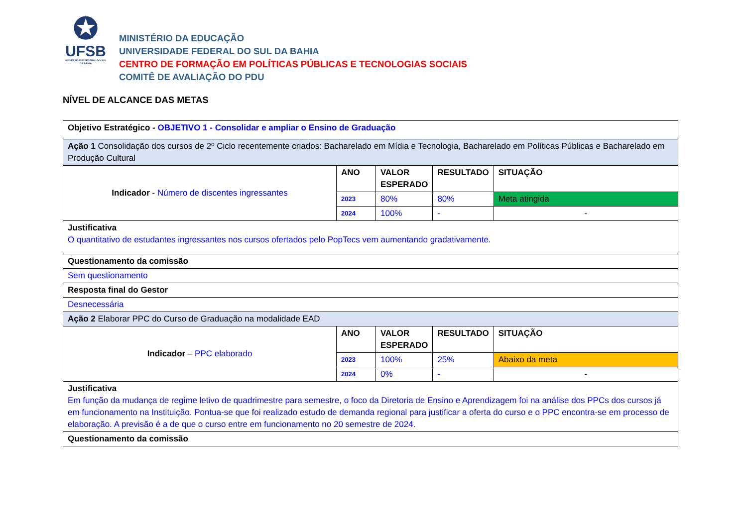✪
UFSB
UNIVERSIDADE FEDERAL DO SUL DA BAHIA
MINISTÉRIO DA EDUCAÇÃO
UNIVERSIDADE FEDERAL DO SUL DA BAHIA
CENTRO DE FORMAÇÃO EM POLÍTICAS PÚBLICAS E TECNOLOGIAS SOCIAIS
COMITÊ DE AVALIAÇÃO DO PDU
NÍVEL DE ALCANCE DAS METAS
| Objetivo Estratégico - OBJETIVO 1 - Consolidar e ampliar o Ensino de Graduação | | | | |
| Ação 1 Consolidação dos cursos de 2º Ciclo recentemente criados: Bacharelado em Mídia e Tecnologia, Bacharelado em Políticas Públicas e Bacharelado em Produção Cultural | | | | |
| Indicador - Número de discentes ingressantes | ANO | VALOR ESPERADO | RESULTADO | SITUAÇÃO |
| | 2023 | 80% | 80% | Meta atingida |
| | 2024 | 100% | - | - |
| Justificativa O quantitativo de estudantes ingressantes nos cursos ofertados pelo PopTecs vem aumentando gradativamente. | | | | |
| Questionamento da comissão | | | | |
| Sem questionamento | | | | |
| Resposta final do Gestor | | | | |
| Desnecessária | | | | |
| Ação 2 Elaborar PPC do Curso de Graduação na modalidade EAD | | | | |
| Indicador – PPC elaborado | ANO | VALOR ESPERADO | RESULTADO | SITUAÇÃO |
| | 2023 | 100% | 25% | Abaixo da meta |
| | 2024 | 0% | - | - |
| Justificativa Em função da mudança de regime letivo de quadrimestre para semestre, o foco da Diretoria de Ensino e Aprendizagem foi na análise dos PPCs dos cursos já em funcionamento na Instituição. Pontua-se que foi realizado estudo de demanda regional para justificar a oferta do curso e o PPC encontra-se em processo de elaboração. A previsão é a de que o curso entre em funcionamento no 20 semestre de 2024. | | | | |
| Questionamento da comissão | | | | |